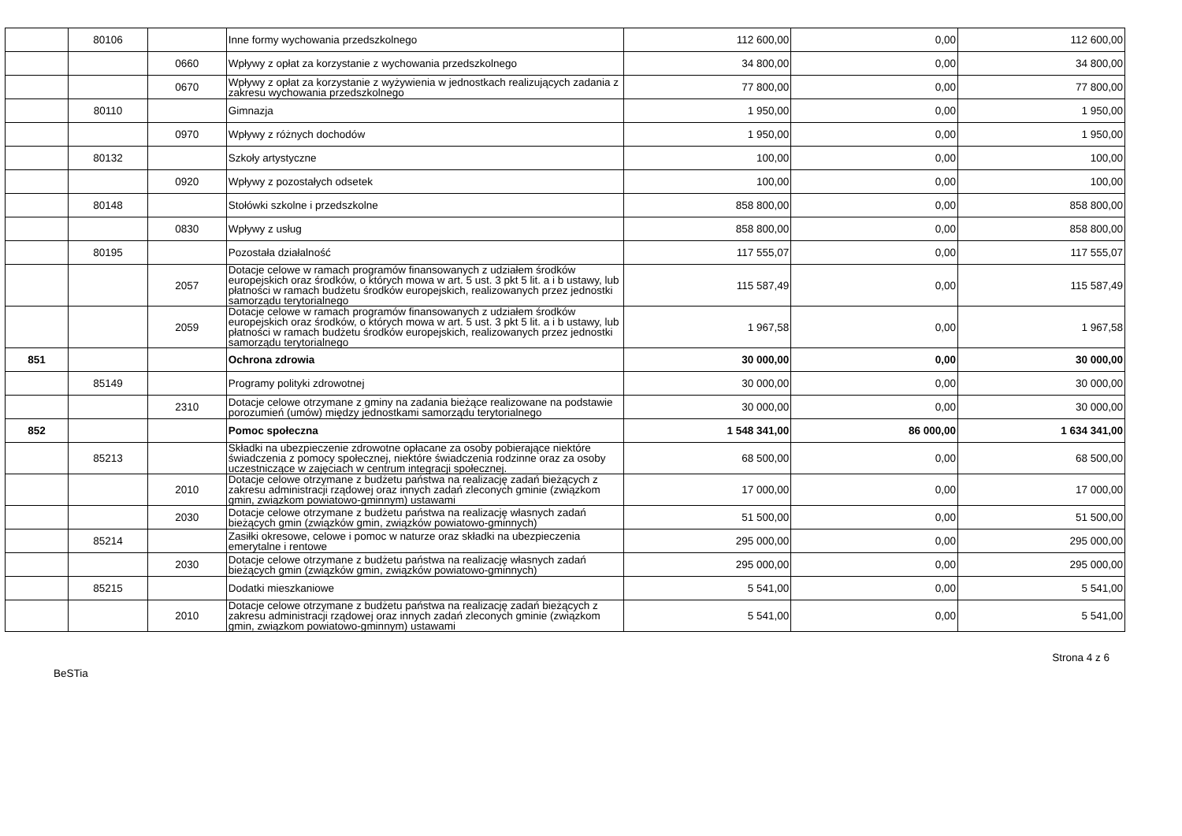| | 80106 | | Inne formy wychowania przedszkolnego | 112 600,00 | 0,00 | 112 600,00 |
| | | 0660 | Wpływy z opłat za korzystanie z wychowania przedszkolnego | 34 800,00 | 0,00 | 34 800,00 |
| | | 0670 | Wpływy z opłat za korzystanie z wyżywienia w jednostkach realizujących zadania z zakresu wychowania przedszkolnego | 77 800,00 | 0,00 | 77 800,00 |
| | 80110 | | Gimnazja | 1 950,00 | 0,00 | 1 950,00 |
| | | 0970 | Wpływy z różnych dochodów | 1 950,00 | 0,00 | 1 950,00 |
| | 80132 | | Szkoły artystyczne | 100,00 | 0,00 | 100,00 |
| | | 0920 | Wpływy z pozostałych odsetek | 100,00 | 0,00 | 100,00 |
| | 80148 | | Stołówki szkolne i przedszkolne | 858 800,00 | 0,00 | 858 800,00 |
| | | 0830 | Wpływy z usług | 858 800,00 | 0,00 | 858 800,00 |
| | 80195 | | Pozostała działalność | 117 555,07 | 0,00 | 117 555,07 |
| | | 2057 | Dotacje celowe w ramach programów finansowanych z udziałem środków europejskich oraz środków, o których mowa w art. 5 ust. 3 pkt 5 lit. a i b ustawy, lub płatności w ramach budżetu środków europejskich, realizowanych przez jednostki samorządu terytorialnego | 115 587,49 | 0,00 | 115 587,49 |
| | | 2059 | Dotacje celowe w ramach programów finansowanych z udziałem środków europejskich oraz środków, o których mowa w art. 5 ust. 3 pkt 5 lit. a i b ustawy, lub płatności w ramach budżetu środków europejskich, realizowanych przez jednostki samorządu terytorialnego | 1 967,58 | 0,00 | 1 967,58 |
| 851 | | | Ochrona zdrowia | 30 000,00 | 0,00 | 30 000,00 |
| | 85149 | | Programy polityki zdrowotnej | 30 000,00 | 0,00 | 30 000,00 |
| | | 2310 | Dotacje celowe otrzymane z gminy na zadania bieżące realizowane na podstawie porozumień (umów) między jednostkami samorządu terytorialnego | 30 000,00 | 0,00 | 30 000,00 |
| 852 | | | Pomoc społeczna | 1 548 341,00 | 86 000,00 | 1 634 341,00 |
| | 85213 | | Składki na ubezpieczenie zdrowotne opłacane za osoby pobierające niektóre świadczenia z pomocy społecznej, niektóre świadczenia rodzinne oraz za osoby uczestniczące w zajęciach w centrum integracji społecznej. | 68 500,00 | 0,00 | 68 500,00 |
| | | 2010 | Dotacje celowe otrzymane z budżetu państwa na realizację zadań bieżących z zakresu administracji rządowej oraz innych zadań zleconych gminie (związkom gmin, związkom powiatowo-gminnym) ustawami | 17 000,00 | 0,00 | 17 000,00 |
| | | 2030 | Dotacje celowe otrzymane z budżetu państwa na realizację własnych zadań bieżących gmin (związków gmin, związków powiatowo-gminnych) | 51 500,00 | 0,00 | 51 500,00 |
| | 85214 | | Zasiłki okresowe, celowe i pomoc w naturze oraz składki na ubezpieczenia emerytalne i rentowe | 295 000,00 | 0,00 | 295 000,00 |
| | | 2030 | Dotacje celowe otrzymane z budżetu państwa na realizację własnych zadań bieżących gmin (związków gmin, związków powiatowo-gminnych) | 295 000,00 | 0,00 | 295 000,00 |
| | 85215 | | Dodatki mieszkaniowe | 5 541,00 | 0,00 | 5 541,00 |
| | | 2010 | Dotacje celowe otrzymane z budżetu państwa na realizację zadań bieżących z zakresu administracji rządowej oraz innych zadań zleconych gminie (związkom gmin, związkom powiatowo-gminnym) ustawami | 5 541,00 | 0,00 | 5 541,00 |
BeSTia Strona 4 z 6